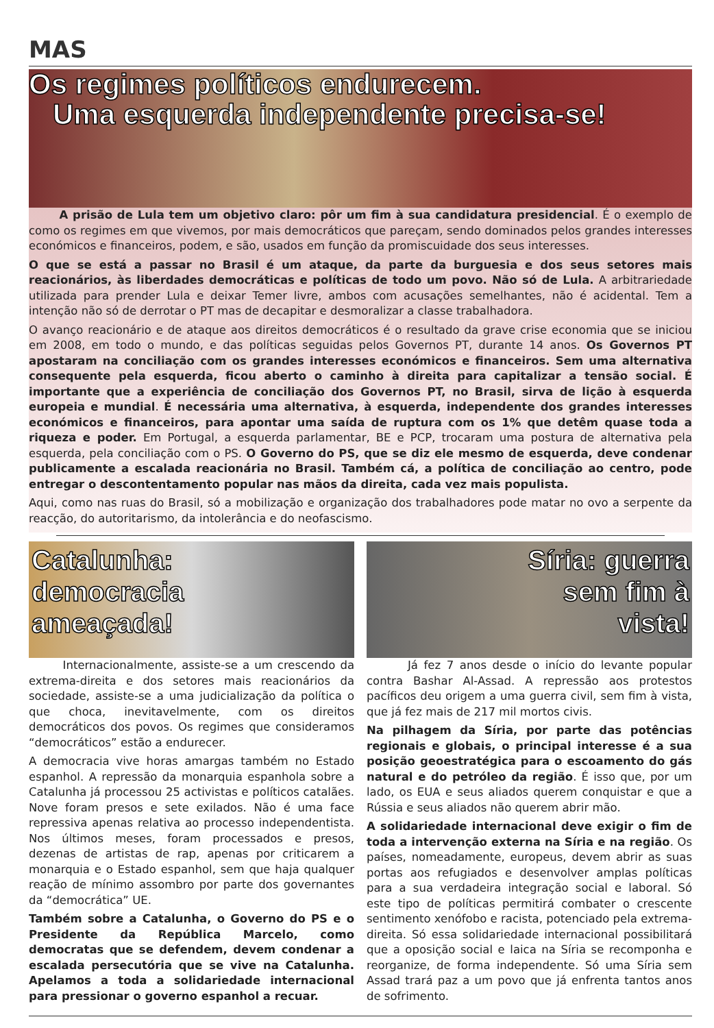MAS
Os regimes políticos endurecem.
Uma esquerda independente precisa-se!
A prisão de Lula tem um objetivo claro: pôr um fim à sua candidatura presidencial. É o exemplo de como os regimes em que vivemos, por mais democráticos que pareçam, sendo dominados pelos grandes interesses económicos e financeiros, podem, e são, usados em função da promiscuidade dos seus interesses.
O que se está a passar no Brasil é um ataque, da parte da burguesia e dos seus setores mais reacionários, às liberdades democráticas e políticas de todo um povo. Não só de Lula. A arbitrariedade utilizada para prender Lula e deixar Temer livre, ambos com acusações semelhantes, não é acidental. Tem a intenção não só de derrotar o PT mas de decapitar e desmoralizar a classe trabalhadora.
O avanço reacionário e de ataque aos direitos democráticos é o resultado da grave crise economia que se iniciou em 2008, em todo o mundo, e das políticas seguidas pelos Governos PT, durante 14 anos. Os Governos PT apostaram na conciliação com os grandes interesses económicos e financeiros. Sem uma alternativa consequente pela esquerda, ficou aberto o caminho à direita para capitalizar a tensão social. É importante que a experiência de conciliação dos Governos PT, no Brasil, sirva de lição à esquerda europeia e mundial. É necessária uma alternativa, à esquerda, independente dos grandes interesses económicos e financeiros, para apontar uma saída de ruptura com os 1% que detêm quase toda a riqueza e poder. Em Portugal, a esquerda parlamentar, BE e PCP, trocaram uma postura de alternativa pela esquerda, pela conciliação com o PS. O Governo do PS, que se diz ele mesmo de esquerda, deve condenar publicamente a escalada reacionária no Brasil. Também cá, a política de conciliação ao centro, pode entregar o descontentamento popular nas mãos da direita, cada vez mais populista.
Aqui, como nas ruas do Brasil, só a mobilização e organização dos trabalhadores pode matar no ovo a serpente da reacção, do autoritarismo, da intolerância e do neofascismo.
Catalunha:
democracia
ameaçada!
Internacionalmente, assiste-se a um crescendo da extrema-direita e dos setores mais reacionários da sociedade, assiste-se a uma judicialização da política o que choca, inevitavelmente, com os direitos democráticos dos povos. Os regimes que consideramos “democráticos” estão a endurecer.
A democracia vive horas amargas também no Estado espanhol. A repressão da monarquia espanhola sobre a Catalunha já processou 25 activistas e políticos catalães. Nove foram presos e sete exilados. Não é uma face repressiva apenas relativa ao processo independentista. Nos últimos meses, foram processados e presos, dezenas de artistas de rap, apenas por criticarem a monarquia e o Estado espanhol, sem que haja qualquer reação de mínimo assombro por parte dos governantes da “democrática” UE.
Também sobre a Catalunha, o Governo do PS e o Presidente da República Marcelo, como democratas que se defendem, devem condenar a escalada persecutória que se vive na Catalunha. Apelamos a toda a solidariedade internacional para pressionar o governo espanhol a recuar.
Síria: guerra
sem fim à
vista!
Já fez 7 anos desde o início do levante popular contra Bashar Al-Assad. A repressão aos protestos pacíficos deu origem a uma guerra civil, sem fim à vista, que já fez mais de 217 mil mortos civis.
Na pilhagem da Síria, por parte das potências regionais e globais, o principal interesse é a sua posição geoestratégica para o escoamento do gás natural e do petróleo da região. É isso que, por um lado, os EUA e seus aliados querem conquistar e que a Rússia e seus aliados não querem abrir mão.
A solidariedade internacional deve exigir o fim de toda a intervenção externa na Síria e na região. Os países, nomeadamente, europeus, devem abrir as suas portas aos refugiados e desenvolver amplas políticas para a sua verdadeira integração social e laboral. Só este tipo de políticas permitirá combater o crescente sentimento xenófobo e racista, potenciado pela extrema-direita. Só essa solidariedade internacional possibilitará que a oposição social e laica na Síria se recomponha e reorganize, de forma independente. Só uma Síria sem Assad trará paz a um povo que já enfrenta tantos anos de sofrimento.